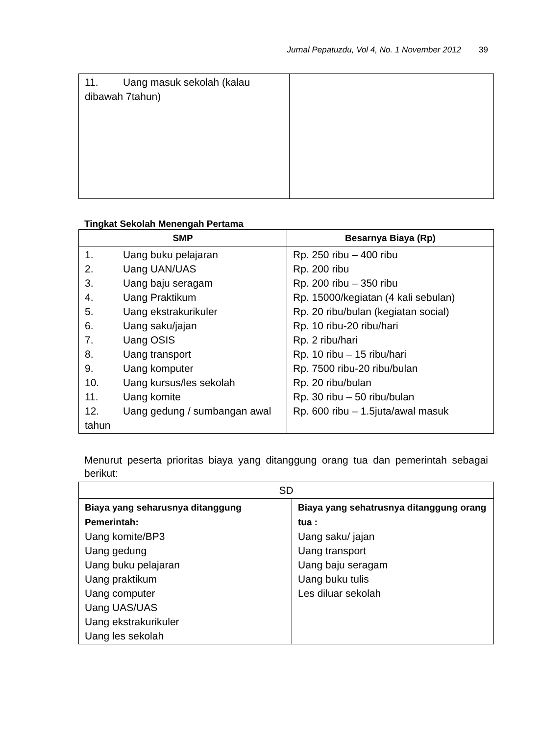Jurnal Pepatuzdu, Vol 4, No. 1 November 2012 39
| 11. Uang masuk sekolah (kalau dibawah 7tahun) | |
Tingkat Sekolah Menengah Pertama
| SMP | Besarnya Biaya (Rp) |
| --- | --- |
| 1. Uang buku pelajaran 2. Uang UAN/UAS 3. Uang baju seragam 4. Uang Praktikum 5. Uang ekstrakurikuler 6. Uang saku/jajan 7. Uang OSIS 8. Uang transport 9. Uang komputer 10. Uang kursus/les sekolah 11. Uang komite 12. Uang gedung / sumbangan awal tahun | Rp. 250 ribu – 400 ribu Rp. 200 ribu Rp. 200 ribu – 350 ribu Rp. 15000/kegiatan (4 kali sebulan) Rp. 20 ribu/bulan (kegiatan social) Rp. 10 ribu-20 ribu/hari Rp. 2 ribu/hari Rp. 10 ribu – 15 ribu/hari Rp. 7500 ribu-20 ribu/bulan Rp. 20 ribu/bulan Rp. 30 ribu – 50 ribu/bulan Rp. 600 ribu – 1.5juta/awal masuk |
Menurut peserta prioritas biaya yang ditanggung orang tua dan pemerintah sebagai berikut:
| SD | |
| Biaya yang seharusnya ditanggung Pemerintah: Uang komite/BP3 Uang gedung Uang buku pelajaran Uang praktikum Uang computer Uang UAS/UAS Uang ekstrakurikuler Uang les sekolah | Biaya yang sehatrusnya ditanggung orang tua : Uang saku/ jajan Uang transport Uang baju seragam Uang buku tulis Les diluar sekolah |